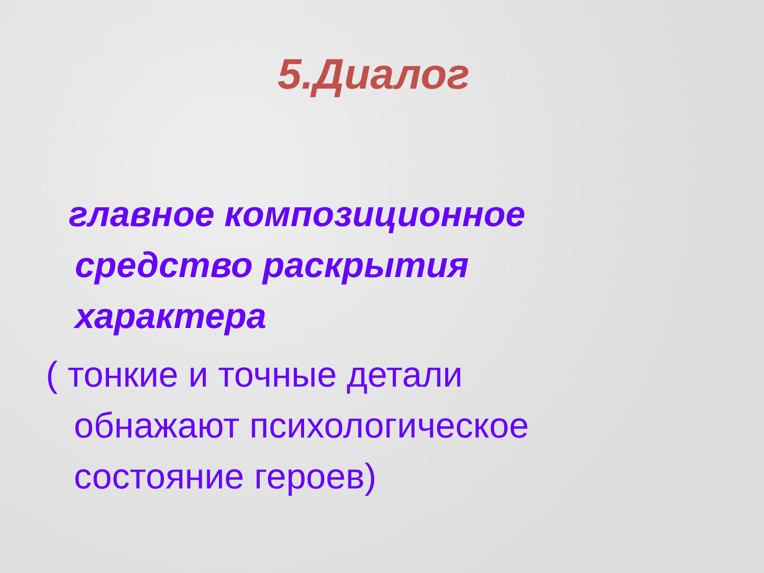5.Диалог
главное композиционное
средство раскрытия
характера
( тонкие и точные детали
обнажают психологическое
состояние героев)